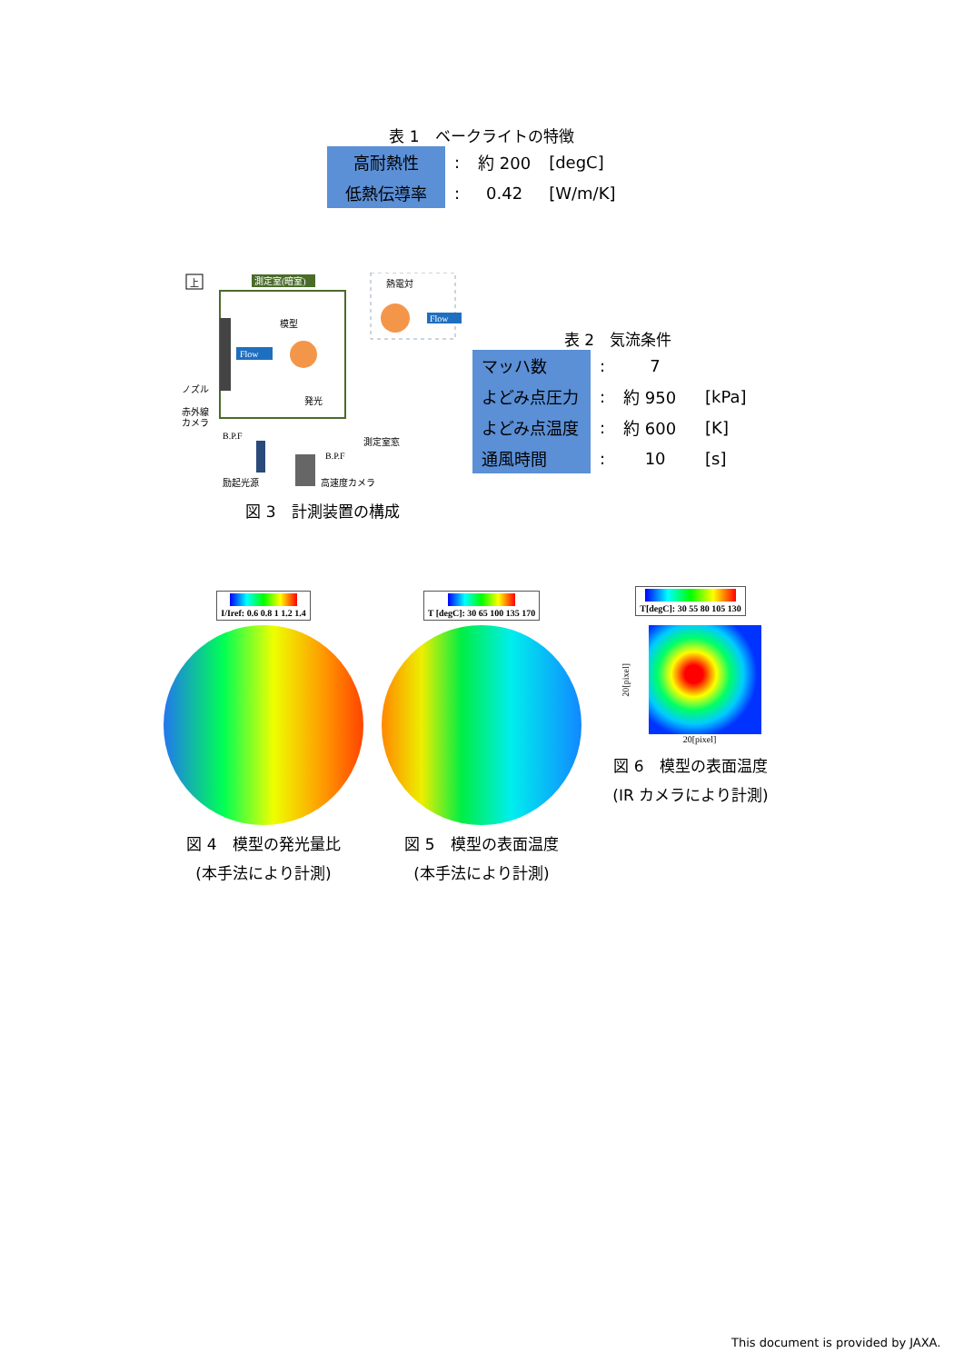表 1　ベークライトの特徴
| 高耐熱性 | : | 約 200 | [degC] |
| 低熱伝導率 | : | 0.42 | [W/m/K] |
上
測定室(暗室)
模型
発光
Flow
熱電対
Flow
ノズル
赤外線
カメラ
B.P.F
測定室窓
B.P.F
励起光源
高速度カメラ
図 3　計測装置の構成
表 2　気流条件
| マッハ数 | : | 7 | |
| よどみ点圧力 | : | 約 950 | [kPa] |
| よどみ点温度 | : | 約 600 | [K] |
| 通風時間 | : | 10 | [s] |
I/Iref: 0.6 0.8 1 1.2 1.4
図 4　模型の発光量比
(本手法により計測)
T [degC]: 30 65 100 135 170
図 5　模型の表面温度
(本手法により計測)
T[degC]: 30 55 80 105 130
20[pixel]
20[pixel]
図 6　模型の表面温度
(IR カメラにより計測)
This document is provided by JAXA.